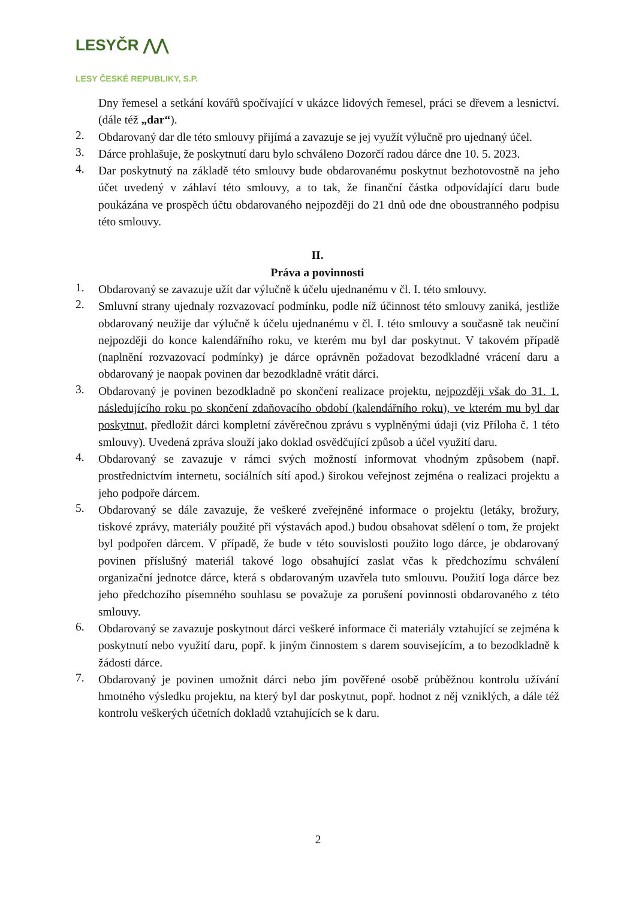LESYČR ⋀⋀
LESY ČESKÉ REPUBLIKY, S.P.
Dny řemesel a setkání kovářů spočívající v ukázce lidových řemesel, práci se dřevem a lesnictví. (dále též „dar“).
2.
Obdarovaný dar dle této smlouvy přijímá a zavazuje se jej využít výlučně pro ujednaný účel.
3.
Dárce prohlašuje, že poskytnutí daru bylo schváleno Dozorčí radou dárce dne 10. 5. 2023.
4.
Dar poskytnutý na základě této smlouvy bude obdarovanému poskytnut bezhotovostně na jeho účet uvedený v záhlaví této smlouvy, a to tak, že finanční částka odpovídající daru bude poukázána ve prospěch účtu obdarovaného nejpozději do 21 dnů ode dne oboustranného podpisu této smlouvy.
II.
Práva a povinnosti
1.
Obdarovaný se zavazuje užít dar výlučně k účelu ujednanému v čl. I. této smlouvy.
2.
Smluvní strany ujednaly rozvazovací podmínku, podle níž účinnost této smlouvy zaniká, jestliže obdarovaný neužije dar výlučně k účelu ujednanému v čl. I. této smlouvy a současně tak neučiní nejpozději do konce kalendářního roku, ve kterém mu byl dar poskytnut. V takovém případě (naplnění rozvazovací podmínky) je dárce oprávněn požadovat bezodkladné vrácení daru a obdarovaný je naopak povinen dar bezodkladně vrátit dárci.
3.
Obdarovaný je povinen bezodkladně po skončení realizace projektu, nejpozději však do 31. 1. následujícího roku po skončení zdaňovacího období (kalendářního roku), ve kterém mu byl dar poskytnut, předložit dárci kompletní závěrečnou zprávu s vyplněnými údaji (viz Příloha č. 1 této smlouvy). Uvedená zpráva slouží jako doklad osvědčující způsob a účel využití daru.
4.
Obdarovaný se zavazuje v rámci svých možností informovat vhodným způsobem (např. prostřednictvím internetu, sociálních sítí apod.) širokou veřejnost zejména o realizaci projektu a jeho podpoře dárcem.
5.
Obdarovaný se dále zavazuje, že veškeré zveřejněné informace o projektu (letáky, brožury, tiskové zprávy, materiály použité při výstavách apod.) budou obsahovat sdělení o tom, že projekt byl podpořen dárcem. V případě, že bude v této souvislosti použito logo dárce, je obdarovaný povinen příslušný materiál takové logo obsahující zaslat včas k předchozímu schválení organizační jednotce dárce, která s obdarovaným uzavřela tuto smlouvu. Použití loga dárce bez jeho předchozího písemného souhlasu se považuje za porušení povinnosti obdarovaného z této smlouvy.
6.
Obdarovaný se zavazuje poskytnout dárci veškeré informace či materiály vztahující se zejména k poskytnutí nebo využití daru, popř. k jiným činnostem s darem souvisejícím, a to bezodkladně k žádosti dárce.
7.
Obdarovaný je povinen umožnit dárci nebo jím pověřené osobě průběžnou kontrolu užívání hmotného výsledku projektu, na který byl dar poskytnut, popř. hodnot z něj vzniklých, a dále též kontrolu veškerých účetních dokladů vztahujících se k daru.
2